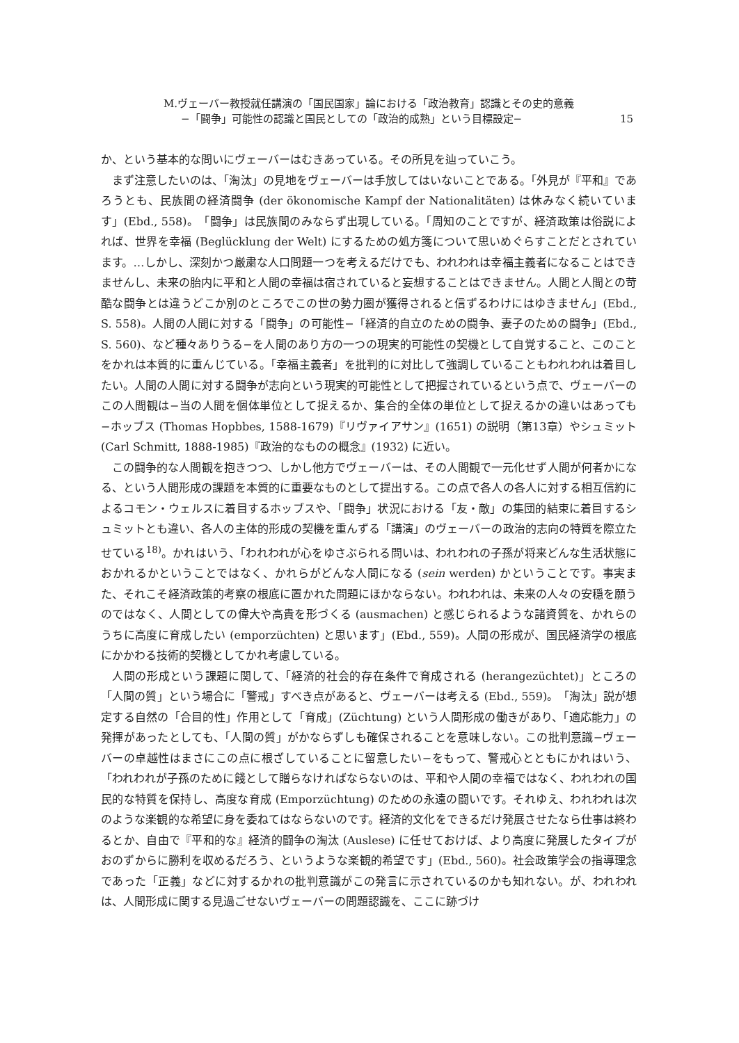M.ヴェーバー教授就任講演の「国民国家」論における「政治教育」認識とその史的意義
−「闘争」可能性の認識と国民としての「政治的成熟」という目標設定− 15
か、という基本的な問いにヴェーバーはむきあっている。その所見を辿っていこう。
まず注意したいのは、「淘汰」の見地をヴェーバーは手放してはいないことである。「外見が『平和』であろうとも、民族間の経済闘争 (der ökonomische Kampf der Nationalitäten) は休みなく続いています」(Ebd., 558)。「闘争」は民族間のみならず出現している。「周知のことですが、経済政策は俗説によれば、世界を幸福 (Beglücklung der Welt) にするための処方箋について思いめぐらすことだとされています。…しかし、深刻かつ厳粛な人口問題一つを考えるだけでも、われわれは幸福主義者になることはできませんし、未来の胎内に平和と人間の幸福は宿されていると妄想することはできません。人間と人間との苛酷な闘争とは違うどこか別のところでこの世の勢力圏が獲得されると信ずるわけにはゆきません」(Ebd., S. 558)。人間の人間に対する「闘争」の可能性−「経済的自立のための闘争、妻子のための闘争」(Ebd., S. 560)、など種々ありうる−を人間のあり方の一つの現実的可能性の契機として自覚すること、このことをかれは本質的に重んじている。「幸福主義者」を批判的に対比して強調していることもわれわれは着目したい。人間の人間に対する闘争が志向という現実的可能性として把握されているという点で、ヴェーバーのこの人間観は−当の人間を個体単位として捉えるか、集合的全体の単位として捉えるかの違いはあっても−ホッブス (Thomas Hopbbes, 1588-1679)『リヴァイアサン』(1651) の説明（第13章）やシュミット (Carl Schmitt, 1888-1985)『政治的なものの概念』(1932) に近い。
この闘争的な人間観を抱きつつ、しかし他方でヴェーバーは、その人間観で一元化せず人間が何者かになる、という人間形成の課題を本質的に重要なものとして提出する。この点で各人の各人に対する相互信約によるコモン・ウェルスに着目するホッブスや、「闘争」状況における「友・敵」の集団的結束に着目するシュミットとも違い、各人の主体的形成の契機を重んずる「講演」のヴェーバーの政治的志向の特質を際立たせている<sup>18)</sup>。かれはいう、「われわれが心をゆさぶられる問いは、われわれの子孫が将来どんな生活状態におかれるかということではなく、かれらがどんな人間になる (sein werden) かということです。事実また、それこそ経済政策的考察の根底に置かれた問題にほかならない。われわれは、未来の人々の安穏を願うのではなく、人間としての偉大や高貴を形づくる (ausmachen) と感じられるような諸資質を、かれらのうちに高度に育成したい (emporzüchten) と思います」(Ebd., 559)。人間の形成が、国民経済学の根底にかかわる技術的契機としてかれ考慮している。
人間の形成という課題に関して、「経済的社会的存在条件で育成される (herangezüchtet)」ところの「人間の質」という場合に「警戒」すべき点があると、ヴェーバーは考える (Ebd., 559)。「淘汰」説が想定する自然の「合目的性」作用として「育成」(Züchtung) という人間形成の働きがあり、「適応能力」の発揮があったとしても、「人間の質」がかならずしも確保されることを意味しない。この批判意識−ヴェーバーの卓越性はまさにこの点に根ざしていることに留意したい−をもって、警戒心とともにかれはいう、「われわれが子孫のために餞として贈らなければならないのは、平和や人間の幸福ではなく、われわれの国民的な特質を保持し、高度な育成 (Emporzüchtung) のための永遠の闘いです。それゆえ、われわれは次のような楽観的な希望に身を委ねてはならないのです。経済的文化をできるだけ発展させたなら仕事は終わるとか、自由で『平和的な』経済的闘争の淘汰 (Auslese) に任せておけば、より高度に発展したタイプがおのずからに勝利を収めるだろう、というような楽観的希望です」(Ebd., 560)。社会政策学会の指導理念であった「正義」などに対するかれの批判意識がこの発言に示されているのかも知れない。が、われわれは、人間形成に関する見過ごせないヴェーバーの問題認識を、ここに跡づけ